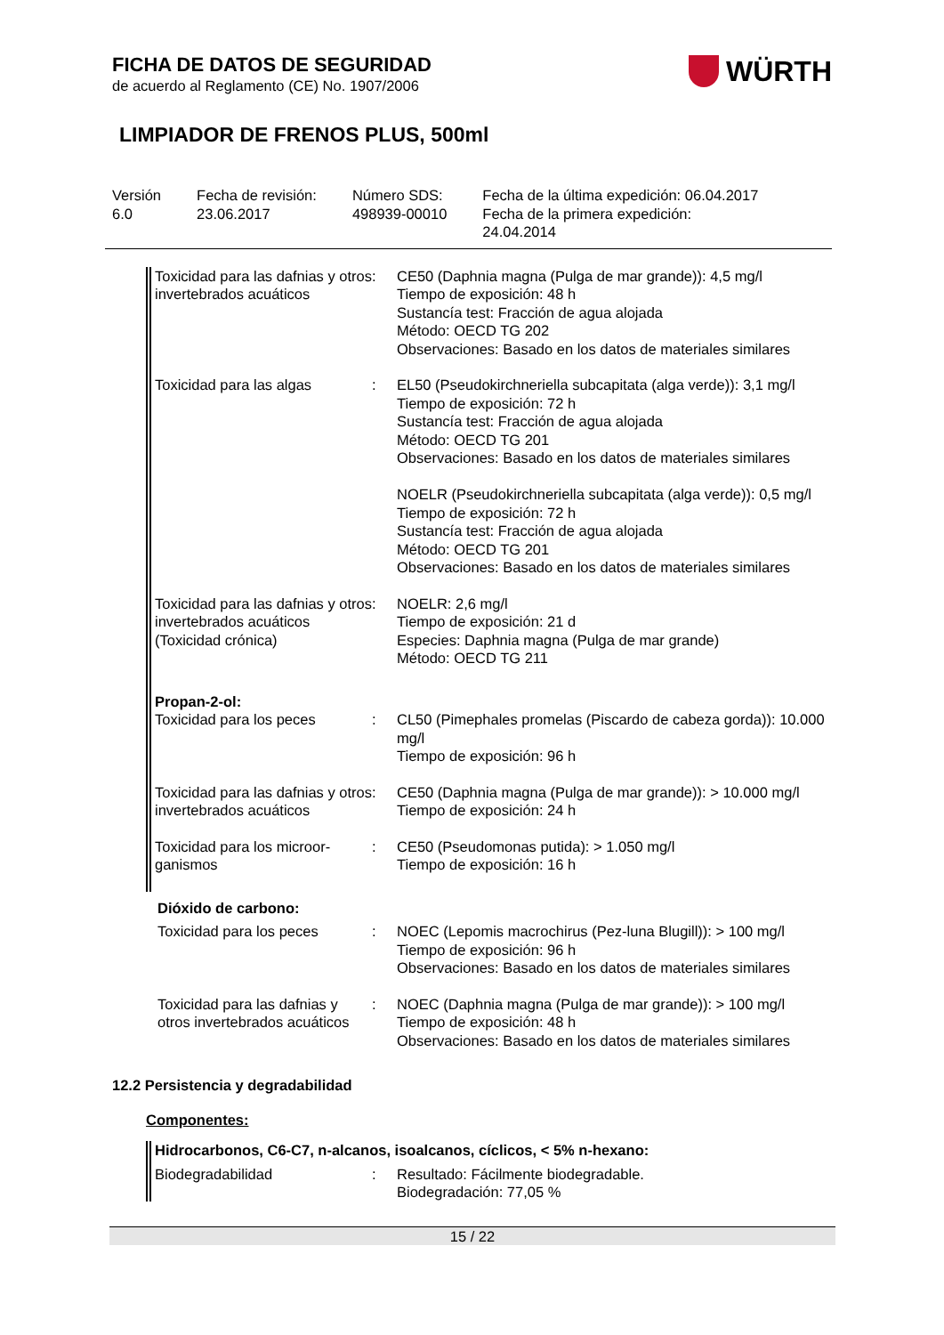WÜRTH
FICHA DE DATOS DE SEGURIDAD
de acuerdo al Reglamento (CE) No. 1907/2006
LIMPIADOR DE FRENOS PLUS, 500ml
Versión
6.0
Fecha de revisión:
23.06.2017
Número SDS:
498939-00010
Fecha de la última expedición: 06.04.2017
Fecha de la primera expedición:
24.04.2014
| Toxicidad para las dafnias y otros invertebrados acuáticos | : | CE50 (Daphnia magna (Pulga de mar grande)): 4,5 mg/l Tiempo de exposición: 48 h Sustancía test: Fracción de agua alojada Método: OECD TG 202 Observaciones: Basado en los datos de materiales similares |
| Toxicidad para las algas | : | EL50 (Pseudokirchneriella subcapitata (alga verde)): 3,1 mg/l Tiempo de exposición: 72 h Sustancía test: Fracción de agua alojada Método: OECD TG 201 Observaciones: Basado en los datos de materiales similares NOELR (Pseudokirchneriella subcapitata (alga verde)): 0,5 mg/l Tiempo de exposición: 72 h Sustancía test: Fracción de agua alojada Método: OECD TG 201 Observaciones: Basado en los datos de materiales similares |
| Toxicidad para las dafnias y otros invertebrados acuáticos (Toxicidad crónica) | : | NOELR: 2,6 mg/l Tiempo de exposición: 21 d Especies: Daphnia magna (Pulga de mar grande) Método: OECD TG 211 |
| Propan-2-ol: | | |
| Toxicidad para los peces | : | CL50 (Pimephales promelas (Piscardo de cabeza gorda)): 10.000 mg/l Tiempo de exposición: 96 h |
| Toxicidad para las dafnias y otros invertebrados acuáticos | : | CE50 (Daphnia magna (Pulga de mar grande)): > 10.000 mg/l Tiempo de exposición: 24 h |
| Toxicidad para los microor-ganismos | : | CE50 (Pseudomonas putida): > 1.050 mg/l Tiempo de exposición: 16 h |
| Dióxido de carbono: | | |
| Toxicidad para los peces | : | NOEC (Lepomis macrochirus (Pez-luna Blugill)): > 100 mg/l Tiempo de exposición: 96 h Observaciones: Basado en los datos de materiales similares |
| Toxicidad para las dafnias y otros invertebrados acuáticos | : | NOEC (Daphnia magna (Pulga de mar grande)): > 100 mg/l Tiempo de exposición: 48 h Observaciones: Basado en los datos de materiales similares |
12.2 Persistencia y degradabilidad
Componentes:
| Hidrocarbonos, C6-C7, n-alcanos, isoalcanos, cíclicos, < 5% n-hexano: | | |
| Biodegradabilidad | : | Resultado: Fácilmente biodegradable. Biodegradación: 77,05 % |
15 / 22